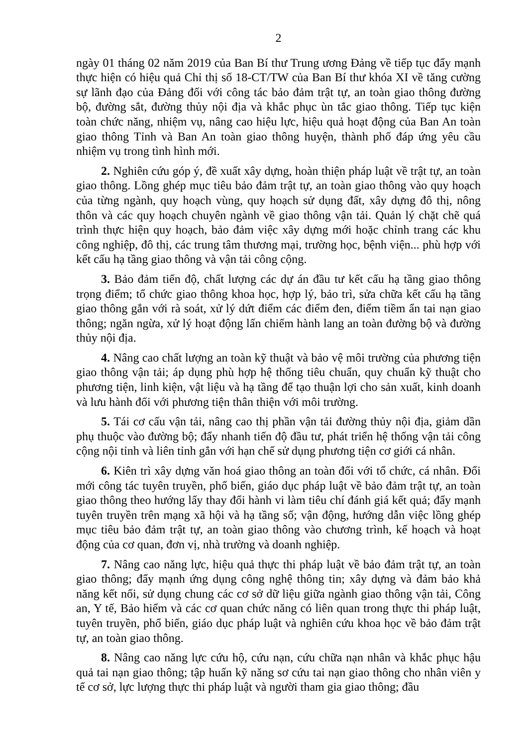2
ngày 01 tháng 02 năm 2019 của Ban Bí thư Trung ương Đảng về tiếp tục đẩy mạnh thực hiện có hiệu quả Chỉ thị số 18-CT/TW của Ban Bí thư khóa XI về tăng cường sự lãnh đạo của Đảng đối với công tác bảo đảm trật tự, an toàn giao thông đường bộ, đường sắt, đường thủy nội địa và khắc phục ùn tắc giao thông. Tiếp tục kiện toàn chức năng, nhiệm vụ, nâng cao hiệu lực, hiệu quả hoạt động của Ban An toàn giao thông Tỉnh và Ban An toàn giao thông huyện, thành phố đáp ứng yêu cầu nhiệm vụ trong tình hình mới.
2. Nghiên cứu góp ý, đề xuất xây dựng, hoàn thiện pháp luật về trật tự, an toàn giao thông. Lồng ghép mục tiêu bảo đảm trật tự, an toàn giao thông vào quy hoạch của từng ngành, quy hoạch vùng, quy hoạch sử dụng đất, xây dựng đô thị, nông thôn và các quy hoạch chuyên ngành về giao thông vận tải. Quản lý chặt chẽ quá trình thực hiện quy hoạch, bảo đảm việc xây dựng mới hoặc chỉnh trang các khu công nghiệp, đô thị, các trung tâm thương mại, trường học, bệnh viện... phù hợp với kết cấu hạ tầng giao thông và vận tải công cộng.
3. Bảo đảm tiến độ, chất lượng các dự án đầu tư kết cấu hạ tầng giao thông trọng điểm; tổ chức giao thông khoa học, hợp lý, bảo trì, sửa chữa kết cấu hạ tầng giao thông gắn với rà soát, xử lý dứt điểm các điểm đen, điểm tiềm ẩn tai nạn giao thông; ngăn ngừa, xử lý hoạt động lấn chiếm hành lang an toàn đường bộ và đường thủy nội địa.
4. Nâng cao chất lượng an toàn kỹ thuật và bảo vệ môi trường của phương tiện giao thông vận tải; áp dụng phù hợp hệ thống tiêu chuẩn, quy chuẩn kỹ thuật cho phương tiện, linh kiện, vật liệu và hạ tầng để tạo thuận lợi cho sản xuất, kinh doanh và lưu hành đối với phương tiện thân thiện với môi trường.
5. Tái cơ cấu vận tải, nâng cao thị phần vận tải đường thủy nội địa, giảm dần phụ thuộc vào đường bộ; đẩy nhanh tiến độ đầu tư, phát triển hệ thống vận tải công cộng nội tỉnh và liên tỉnh gắn với hạn chế sử dụng phương tiện cơ giới cá nhân.
6. Kiên trì xây dựng văn hoá giao thông an toàn đối với tổ chức, cá nhân. Đổi mới công tác tuyên truyền, phổ biến, giáo dục pháp luật về bảo đảm trật tự, an toàn giao thông theo hướng lấy thay đổi hành vi làm tiêu chí đánh giá kết quả; đẩy mạnh tuyên truyền trên mạng xã hội và hạ tầng số; vận động, hướng dẫn việc lồng ghép mục tiêu bảo đảm trật tự, an toàn giao thông vào chương trình, kế hoạch và hoạt động của cơ quan, đơn vị, nhà trường và doanh nghiệp.
7. Nâng cao năng lực, hiệu quả thực thi pháp luật về bảo đảm trật tự, an toàn giao thông; đẩy mạnh ứng dụng công nghệ thông tin; xây dựng và đảm bảo khả năng kết nối, sử dụng chung các cơ sở dữ liệu giữa ngành giao thông vận tải, Công an, Y tế, Bảo hiểm và các cơ quan chức năng có liên quan trong thực thi pháp luật, tuyên truyền, phổ biến, giáo dục pháp luật và nghiên cứu khoa học về bảo đảm trật tự, an toàn giao thông.
8. Nâng cao năng lực cứu hộ, cứu nạn, cứu chữa nạn nhân và khắc phục hậu quả tai nạn giao thông; tập huấn kỹ năng sơ cứu tai nạn giao thông cho nhân viên y tế cơ sở, lực lượng thực thi pháp luật và người tham gia giao thông; đầu